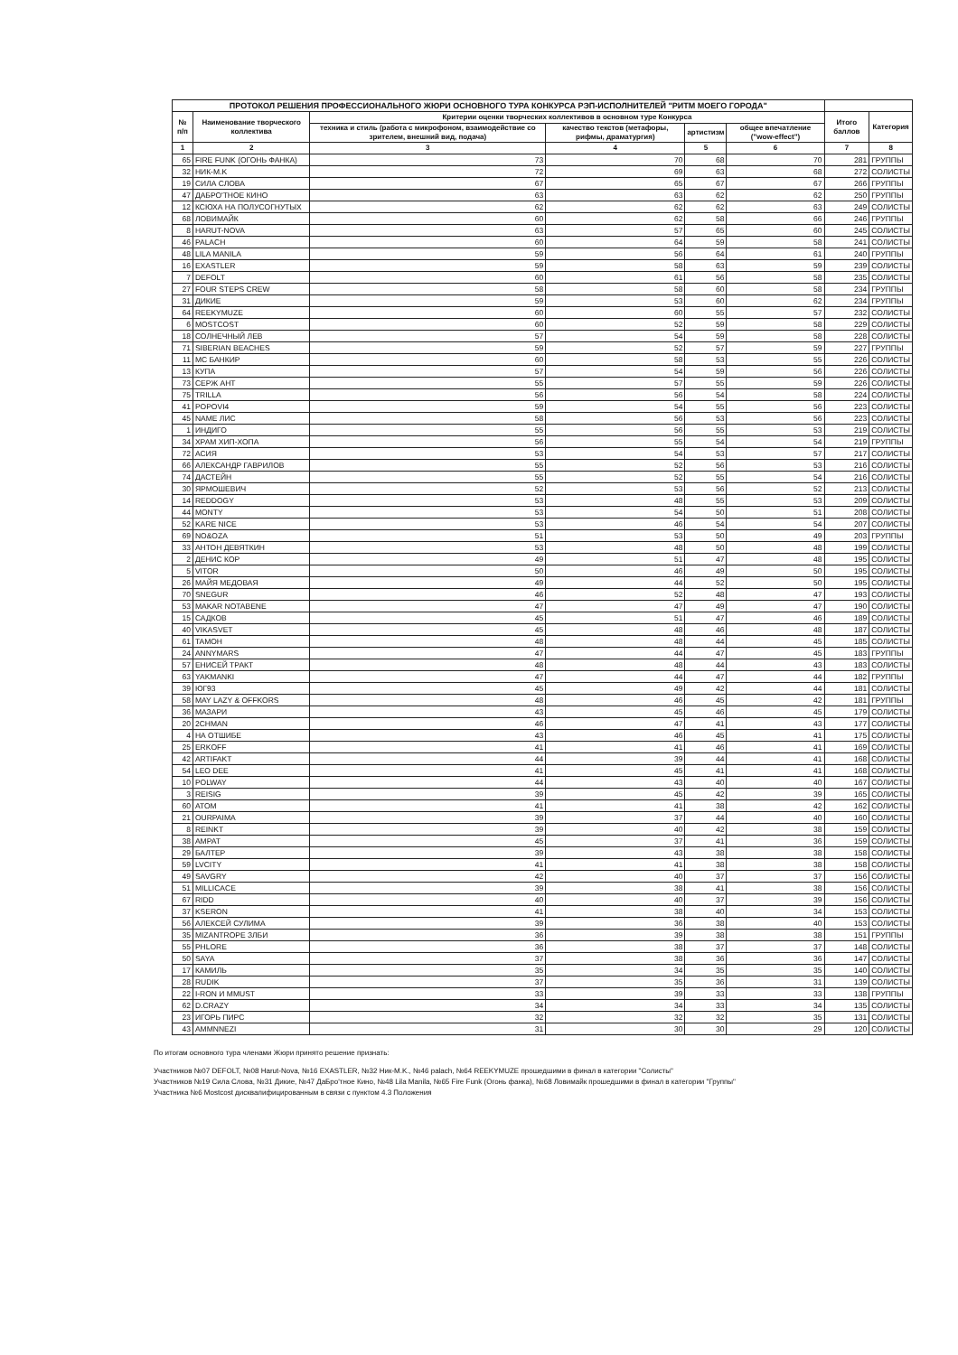| ПРОТОКОЛ РЕШЕНИЯ ПРОФЕССИОНАЛЬНОГО ЖЮРИ ОСНОВНОГО ТУРА КОНКУРСА РЭП-ИСПОЛНИТЕЛЕЙ "РИТМ МОЕГО ГОРОДА" | | | | | | | |
| --- | --- | --- | --- | --- | --- | --- | --- |
| № п/п | Наименование творческого коллектива | Критерии оценки творческих коллективов в основном туре Конкурса | | | | Итого баллов | Категория |
| | | техника и стиль (работа с микрофоном, взаимодействие со зрителем, внешний вид, подача) | качество текстов (метафоры, рифмы, драматургия) | артистизм | общее впечатление ("wow-effect") | | |
| 1 | 2 | 3 | 4 | 5 | 6 | 7 | 8 |
| 65 | FIRE FUNK (ОГОНЬ ФАНКА) | 73 | 70 | 68 | 70 | 281 | ГРУППЫ |
| 32 | НИК-M.K | 72 | 69 | 63 | 68 | 272 | СОЛИСТЫ |
| 19 | СИЛА СЛОВА | 67 | 65 | 67 | 67 | 266 | ГРУППЫ |
| 47 | ДАБРО'ТНОЕ КИНО | 63 | 63 | 62 | 62 | 250 | ГРУППЫ |
| 12 | КСЮХА НА ПОЛУСОГНУТЫХ | 62 | 62 | 62 | 63 | 249 | СОЛИСТЫ |
| 68 | ЛОВИМАЙК | 60 | 62 | 58 | 66 | 246 | ГРУППЫ |
| 8 | HARUT-NOVA | 63 | 57 | 65 | 60 | 245 | СОЛИСТЫ |
| 46 | PALACH | 60 | 64 | 59 | 58 | 241 | СОЛИСТЫ |
| 48 | LILA MANILA | 59 | 56 | 64 | 61 | 240 | ГРУППЫ |
| 16 | EXASTLER | 59 | 58 | 63 | 59 | 239 | СОЛИСТЫ |
| 7 | DEFOLT | 60 | 61 | 56 | 58 | 235 | СОЛИСТЫ |
| 27 | FOUR STEPS CREW | 58 | 58 | 60 | 58 | 234 | ГРУППЫ |
| 31 | ДИКИЕ | 59 | 53 | 60 | 62 | 234 | ГРУППЫ |
| 64 | REEKYMUZE | 60 | 60 | 55 | 57 | 232 | СОЛИСТЫ |
| 6 | MOSTCOST | 60 | 52 | 59 | 58 | 229 | СОЛИСТЫ |
| 18 | СОЛНЕЧНЫЙ ЛЕВ | 57 | 54 | 59 | 58 | 228 | СОЛИСТЫ |
| 71 | SIBERIAN BEACHES | 59 | 52 | 57 | 59 | 227 | ГРУППЫ |
| 11 | MC БАНКИР | 60 | 58 | 53 | 55 | 226 | СОЛИСТЫ |
| 13 | КУПА | 57 | 54 | 59 | 56 | 226 | СОЛИСТЫ |
| 73 | СЕРЖ АНТ | 55 | 57 | 55 | 59 | 226 | СОЛИСТЫ |
| 75 | TRILLA | 56 | 56 | 54 | 58 | 224 | СОЛИСТЫ |
| 41 | POPOVI4 | 59 | 54 | 55 | 56 | 223 | СОЛИСТЫ |
| 45 | NAME ЛИС | 58 | 56 | 53 | 56 | 223 | СОЛИСТЫ |
| 1 | ИНДИГО | 55 | 56 | 55 | 53 | 219 | СОЛИСТЫ |
| 34 | ХРАМ ХИП-ХОПА | 56 | 55 | 54 | 54 | 219 | ГРУППЫ |
| 72 | АСИЯ | 53 | 54 | 53 | 57 | 217 | СОЛИСТЫ |
| 66 | АЛЕКСАНДР ГАВРИЛОВ | 55 | 52 | 56 | 53 | 216 | СОЛИСТЫ |
| 74 | ДАСТЕЙН | 55 | 52 | 55 | 54 | 216 | СОЛИСТЫ |
| 30 | ЯРМОШЕВИЧ | 52 | 53 | 56 | 52 | 213 | СОЛИСТЫ |
| 14 | REDDOGY | 53 | 48 | 55 | 53 | 209 | СОЛИСТЫ |
| 44 | MONTY | 53 | 54 | 50 | 51 | 208 | СОЛИСТЫ |
| 52 | KARE NICE | 53 | 46 | 54 | 54 | 207 | СОЛИСТЫ |
| 69 | NO&OZA | 51 | 53 | 50 | 49 | 203 | ГРУППЫ |
| 33 | АНТОН ДЕВЯТКИН | 53 | 48 | 50 | 48 | 199 | СОЛИСТЫ |
| 2 | ДЕНИС КОР | 49 | 51 | 47 | 48 | 195 | СОЛИСТЫ |
| 5 | VITOR | 50 | 46 | 49 | 50 | 195 | СОЛИСТЫ |
| 26 | МАЙЯ МЕДОВАЯ | 49 | 44 | 52 | 50 | 195 | СОЛИСТЫ |
| 70 | SNEGUR | 46 | 52 | 48 | 47 | 193 | СОЛИСТЫ |
| 53 | MAKAR NOTABENE | 47 | 47 | 49 | 47 | 190 | СОЛИСТЫ |
| 15 | САДКОВ | 45 | 51 | 47 | 46 | 189 | СОЛИСТЫ |
| 40 | VIKASVET | 45 | 48 | 46 | 48 | 187 | СОЛИСТЫ |
| 61 | TAMOH | 48 | 48 | 44 | 45 | 185 | СОЛИСТЫ |
| 24 | ANNYMARS | 47 | 44 | 47 | 45 | 183 | ГРУППЫ |
| 57 | ЕНИСЕЙ ТРАКТ | 48 | 48 | 44 | 43 | 183 | СОЛИСТЫ |
| 63 | YAKMANKI | 47 | 44 | 47 | 44 | 182 | ГРУППЫ |
| 39 | ЮГ93 | 45 | 49 | 42 | 44 | 181 | СОЛИСТЫ |
| 58 | MAY LAZY & OFFKORS | 48 | 46 | 45 | 42 | 181 | ГРУППЫ |
| 36 | МАЗАРИ | 43 | 45 | 46 | 45 | 179 | СОЛИСТЫ |
| 20 | 2CHMAN | 46 | 47 | 41 | 43 | 177 | СОЛИСТЫ |
| 4 | НА ОТШИБЕ | 43 | 46 | 45 | 41 | 175 | СОЛИСТЫ |
| 25 | ERKOFF | 41 | 41 | 46 | 41 | 169 | СОЛИСТЫ |
| 42 | ARTIFAKT | 44 | 39 | 44 | 41 | 168 | СОЛИСТЫ |
| 54 | LEO DEE | 41 | 45 | 41 | 41 | 168 | СОЛИСТЫ |
| 10 | POLWAY | 44 | 43 | 40 | 40 | 167 | СОЛИСТЫ |
| 3 | REISIG | 39 | 45 | 42 | 39 | 165 | СОЛИСТЫ |
| 60 | ATOM | 41 | 41 | 38 | 42 | 162 | СОЛИСТЫ |
| 21 | OURPAIMA | 39 | 37 | 44 | 40 | 160 | СОЛИСТЫ |
| 8 | REINKT | 39 | 40 | 42 | 38 | 159 | СОЛИСТЫ |
| 38 | АМРАТ | 45 | 37 | 41 | 36 | 159 | СОЛИСТЫ |
| 29 | БАЛТЕР | 39 | 43 | 38 | 38 | 158 | СОЛИСТЫ |
| 59 | LVCITY | 41 | 41 | 38 | 38 | 158 | СОЛИСТЫ |
| 49 | SAVGRY | 42 | 40 | 37 | 37 | 156 | СОЛИСТЫ |
| 51 | MILLICACE | 39 | 38 | 41 | 38 | 156 | СОЛИСТЫ |
| 67 | RIDD | 40 | 40 | 37 | 39 | 156 | СОЛИСТЫ |
| 37 | KSERON | 41 | 38 | 40 | 34 | 153 | СОЛИСТЫ |
| 56 | АЛЕКСЕЙ СУЛИМА | 39 | 36 | 38 | 40 | 153 | СОЛИСТЫ |
| 35 | MIZANTROPE ЗЛБИ | 36 | 39 | 38 | 38 | 151 | ГРУППЫ |
| 55 | PHLORE | 36 | 38 | 37 | 37 | 148 | СОЛИСТЫ |
| 50 | SAYA | 37 | 38 | 36 | 36 | 147 | СОЛИСТЫ |
| 17 | КАМИЛЬ | 35 | 34 | 35 | 35 | 140 | СОЛИСТЫ |
| 28 | RUDIK | 37 | 35 | 36 | 31 | 139 | СОЛИСТЫ |
| 22 | I-RON И MMUST | 33 | 39 | 33 | 33 | 138 | ГРУППЫ |
| 62 | D.CRAZY | 34 | 34 | 33 | 34 | 135 | СОЛИСТЫ |
| 23 | ИГОРЬ ПИРС | 32 | 32 | 32 | 35 | 131 | СОЛИСТЫ |
| 43 | AMMNNEZI | 31 | 30 | 30 | 29 | 120 | СОЛИСТЫ |
По итогам основного тура членами Жюри принято решение признать:
Участников №07 DEFOLT, №08 Harut-Nova, №16 EXASTLER, №32 Ник-M.K., №46 palach, №64 REEKYMUZE прошедшими в финал в категории "Солисты"
Участников №19 Сила Слова, №31 Дикие, №47 ДаБро'тное Кино, №48 Lila Manila, №65 Fire Funk (Огонь фанка), №68 Ловимайк прошедшими в финал в категории "Группы"
Участника №6 Mostcost дисквалифицированным в связи с пунктом 4.3 Положения